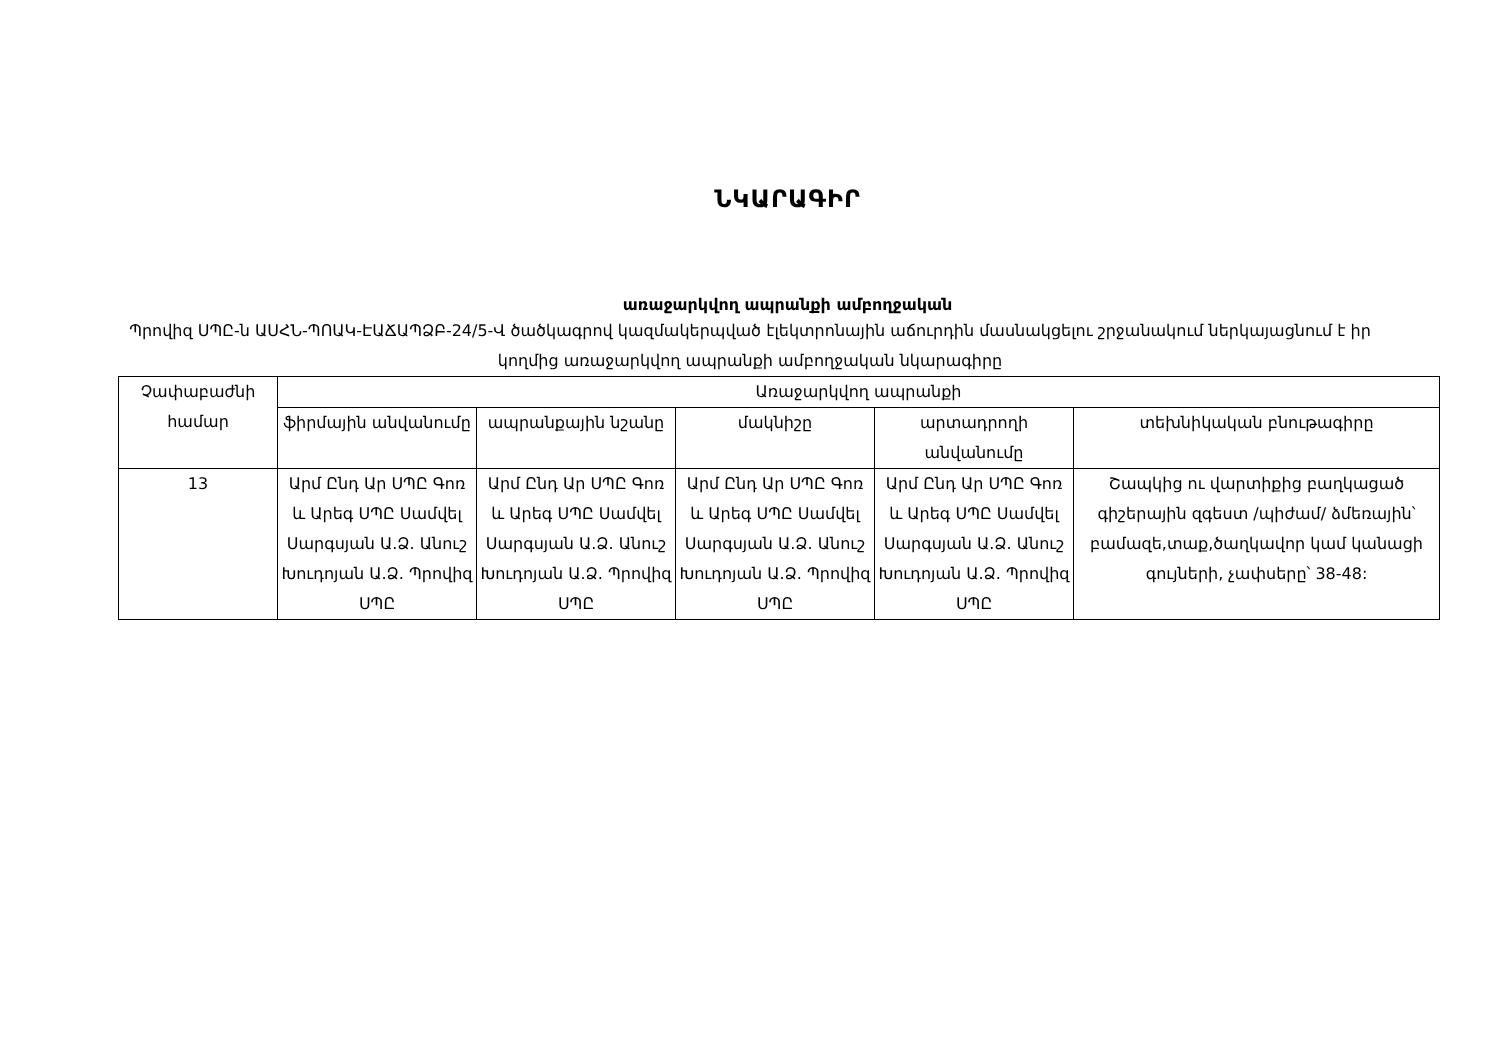ՆԿԱՐԱԳԻՐ
առաջարկվող ապրանքի ամբողջական
Պրովիզ ՍՊԸ-ն ԱՍՀՆ-ՊՈԱԿ-ԷԱՃԱՊՁԲ-24/5-Վ ծածկագրով կազմակերպված էլեկտրոնային աճուրդին մասնակցելու շրջանակում ներկայացնում է իր կողմից առաջարկվող ապրանքի ամբողջական նկարագիրը
| Չափաբաժնի համար | Առաջարկվող ապրանքի | | | | |
| --- | --- | --- | --- | --- | --- |
| | ֆիրմային անվանումը | ապրանքային նշանը | մակնիշը | արտադրողի անվանումը | տեխնիկական բնութագիրը |
| 13 | Արմ Ընդ Ար ՍՊԸ Գոռ և Արեգ ՍՊԸ Սամվել Սարգսյան Ա.Ձ. Անուշ Խուդոյան Ա.Ձ. Պրովիզ ՍՊԸ | Արմ Ընդ Ար ՍՊԸ Գոռ և Արեգ ՍՊԸ Սամվել Սարգսյան Ա.Ձ. Անուշ Խուդոյան Ա.Ձ. Պրովիզ ՍՊԸ | Արմ Ընդ Ար ՍՊԸ Գոռ և Արեգ ՍՊԸ Սամվել Սարգսյան Ա.Ձ. Անուշ Խուդոյան Ա.Ձ. Պրովիզ ՍՊԸ | Արմ Ընդ Ար ՍՊԸ Գոռ և Արեգ ՍՊԸ Սամվել Սարգսյան Ա.Ձ. Անուշ Խուդոյան Ա.Ձ. Պրովիզ ՍՊԸ | Շապկից ու վարտիքից բաղկացած գիշերային զգեստ /պիժամ/ ձմեռային՝ բամազե,տաք,ծաղկավոր կամ կանացի գույների, չափսերը՝ 38-48: |